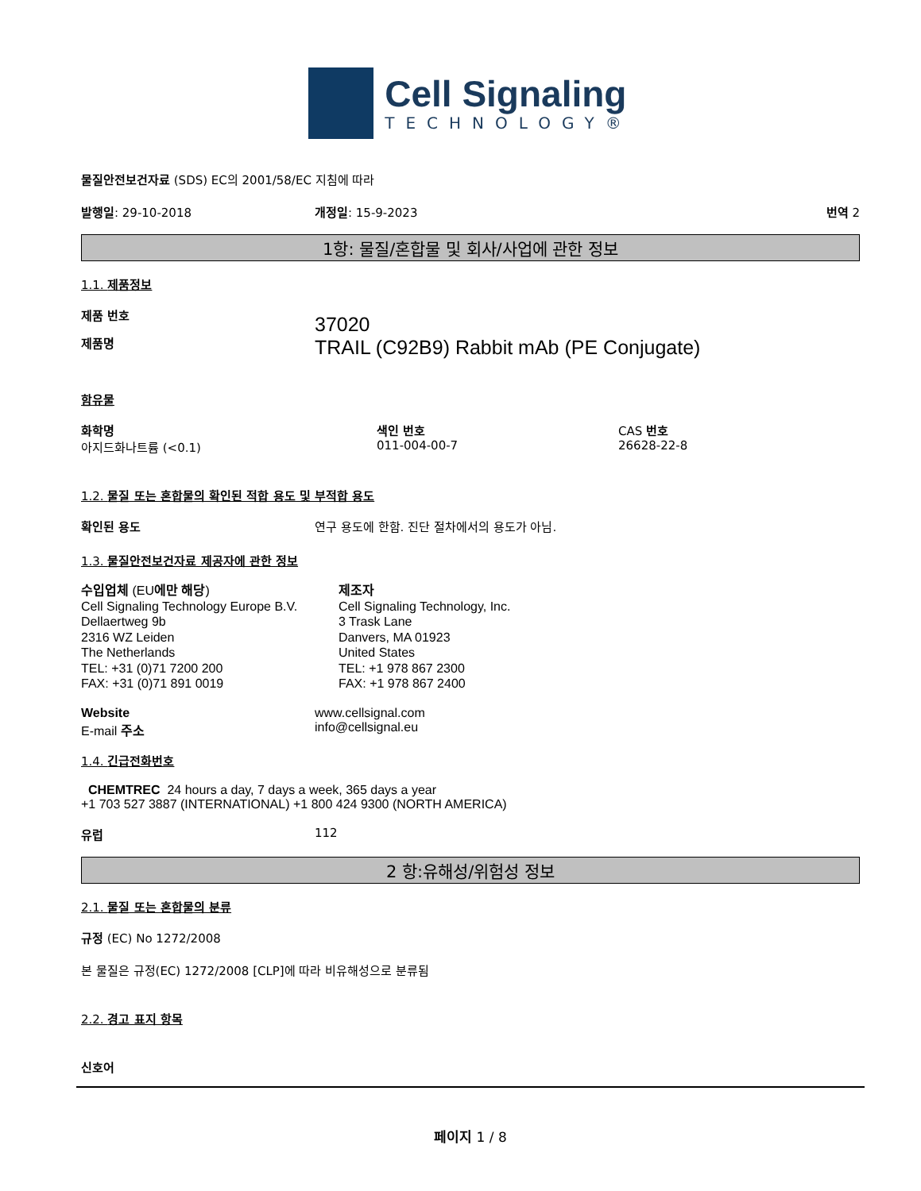Cell Signaling
TECHNOLOGY®
물질안전보건자료 (SDS) EC의 2001/58/EC 지침에 따라
발행일: 29-10-2018 개정일: 15-9-2023 번역 2
1항: 물질/혼합물 및 회사/사업에 관한 정보
1.1. 제품정보
제품 번호
제품명
37020
TRAIL (C92B9) Rabbit mAb (PE Conjugate)
함유물
화학명
아지드화나트륨 (<0.1)
색인 번호
011-004-00-7
CAS 번호
26628-22-8
1.2. 물질 또는 혼합물의 확인된 적합 용도 및 부적합 용도
확인된 용도 연구 용도에 한함. 진단 절차에서의 용도가 아님.
1.3. 물질안전보건자료 제공자에 관한 정보
수입업체 (EU에만 해당)
Cell Signaling Technology Europe B.V.
Dellaertweg 9b
2316 WZ Leiden
The Netherlands
TEL: +31 (0)71 7200 200
FAX: +31 (0)71 891 0019
제조자
Cell Signaling Technology, Inc.
3 Trask Lane
Danvers, MA 01923
United States
TEL: +1 978 867 2300
FAX: +1 978 867 2400
Website
E-mail 주소
www.cellsignal.com
info@cellsignal.eu
1.4. 긴급전화번호
CHEMTREC 24 hours a day, 7 days a week, 365 days a year
+1 703 527 3887 (INTERNATIONAL) +1 800 424 9300 (NORTH AMERICA)
유럽 112
2 항:유해성/위험성 정보
2.1. 물질 또는 혼합물의 분류
규정 (EC) No 1272/2008
본 물질은 규정(EC) 1272/2008 [CLP]에 따라 비유해성으로 분류됨
2.2. 경고 표지 항목
신호어
페이지 1 / 8